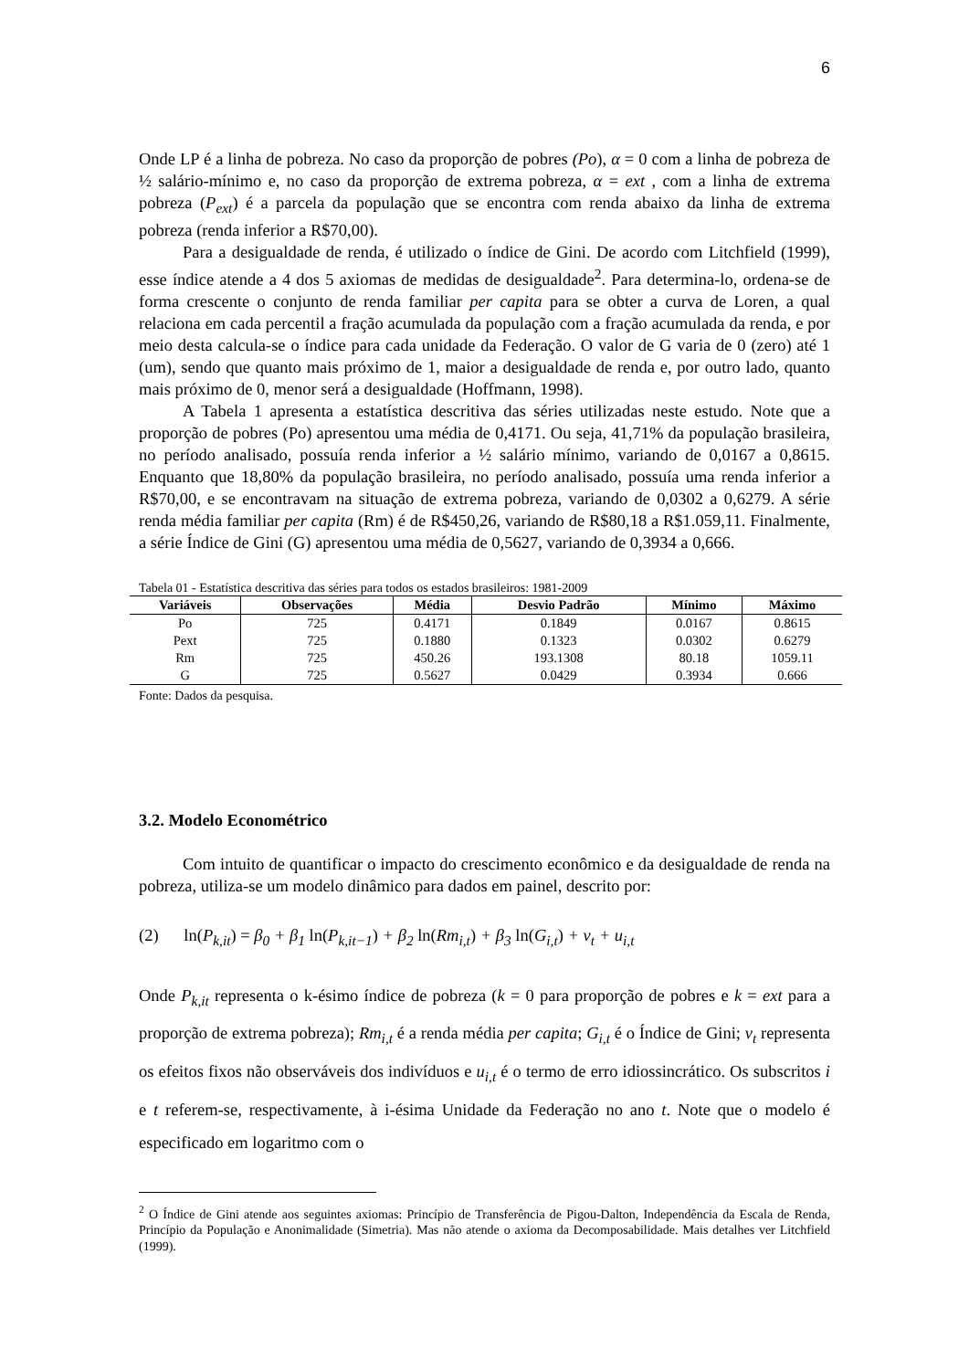6
Onde LP é a linha de pobreza. No caso da proporção de pobres (Po), α = 0 com a linha de pobreza de ½ salário-mínimo e, no caso da proporção de extrema pobreza, α = ext , com a linha de extrema pobreza (P<sub>ext</sub>) é a parcela da população que se encontra com renda abaixo da linha de extrema pobreza (renda inferior a R$70,00).
Para a desigualdade de renda, é utilizado o índice de Gini. De acordo com Litchfield (1999), esse índice atende a 4 dos 5 axiomas de medidas de desigualdade<sup>2</sup>. Para determina-lo, ordena-se de forma crescente o conjunto de renda familiar per capita para se obter a curva de Loren, a qual relaciona em cada percentil a fração acumulada da população com a fração acumulada da renda, e por meio desta calcula-se o índice para cada unidade da Federação. O valor de G varia de 0 (zero) até 1 (um), sendo que quanto mais próximo de 1, maior a desigualdade de renda e, por outro lado, quanto mais próximo de 0, menor será a desigualdade (Hoffmann, 1998).
A Tabela 1 apresenta a estatística descritiva das séries utilizadas neste estudo. Note que a proporção de pobres (Po) apresentou uma média de 0,4171. Ou seja, 41,71% da população brasileira, no período analisado, possuía renda inferior a ½ salário mínimo, variando de 0,0167 a 0,8615. Enquanto que 18,80% da população brasileira, no período analisado, possuía uma renda inferior a R$70,00, e se encontravam na situação de extrema pobreza, variando de 0,0302 a 0,6279. A série renda média familiar per capita (Rm) é de R$450,26, variando de R$80,18 a R$1.059,11. Finalmente, a série Índice de Gini (G) apresentou uma média de 0,5627, variando de 0,3934 a 0,666.
Tabela 01 - Estatística descritiva das séries para todos os estados brasileiros: 1981-2009
| Variáveis | Observações | Média | Desvio Padrão | Mínimo | Máximo |
| --- | --- | --- | --- | --- | --- |
| Po | 725 | 0.4171 | 0.1849 | 0.0167 | 0.8615 |
| Pext | 725 | 0.1880 | 0.1323 | 0.0302 | 0.6279 |
| Rm | 725 | 450.26 | 193.1308 | 80.18 | 1059.11 |
| G | 725 | 0.5627 | 0.0429 | 0.3934 | 0.666 |
Fonte: Dados da pesquisa.
3.2. Modelo Econométrico
Com intuito de quantificar o impacto do crescimento econômico e da desigualdade de renda na pobreza, utiliza-se um modelo dinâmico para dados em painel, descrito por:
(2) ln(P<sub>k,it</sub>) = β<sub>0</sub> + β<sub>1</sub> ln(P<sub>k,it−1</sub>) + β<sub>2</sub> ln(Rm<sub>i,t</sub>) + β<sub>3</sub> ln(G<sub>i,t</sub>) + v<sub>t</sub> + u<sub>i,t</sub>
Onde P<sub>k,it</sub> representa o k-ésimo índice de pobreza (k = 0 para proporção de pobres e k = ext para a proporção de extrema pobreza); Rm<sub>i,t</sub> é a renda média per capita; G<sub>i,t</sub> é o Índice de Gini; v<sub>t</sub> representa os efeitos fixos não observáveis dos indivíduos e u<sub>i,t</sub> é o termo de erro idiossincrático. Os subscritos i e t referem-se, respectivamente, à i-ésima Unidade da Federação no ano t. Note que o modelo é especificado em logaritmo com o
<sup>2</sup> O Índice de Gini atende aos seguintes axiomas: Princípio de Transferência de Pigou-Dalton, Independência da Escala de Renda, Princípio da População e Anonimalidade (Simetria). Mas não atende o axioma da Decomposabilidade. Mais detalhes ver Litchfield (1999).